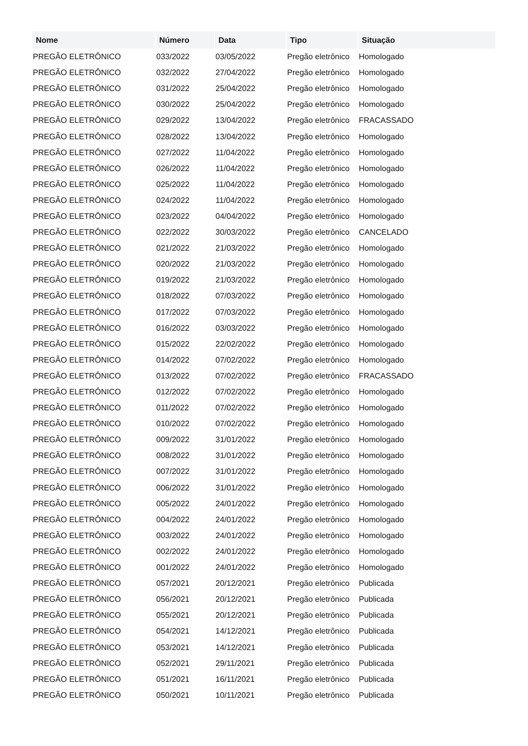| Nome | Número | Data | Tipo | Situação |
| --- | --- | --- | --- | --- |
| PREGÃO ELETRÔNICO | 033/2022 | 03/05/2022 | Pregão eletrônico | Homologado |
| PREGÃO ELETRÔNICO | 032/2022 | 27/04/2022 | Pregão eletrônico | Homologado |
| PREGÃO ELETRÔNICO | 031/2022 | 25/04/2022 | Pregão eletrônico | Homologado |
| PREGÃO ELETRÔNICO | 030/2022 | 25/04/2022 | Pregão eletrônico | Homologado |
| PREGÃO ELETRÔNICO | 029/2022 | 13/04/2022 | Pregão eletrônico | FRACASSADO |
| PREGÃO ELETRÔNICO | 028/2022 | 13/04/2022 | Pregão eletrônico | Homologado |
| PREGÃO ELETRÔNICO | 027/2022 | 11/04/2022 | Pregão eletrônico | Homologado |
| PREGÃO ELETRÔNICO | 026/2022 | 11/04/2022 | Pregão eletrônico | Homologado |
| PREGÃO ELETRÔNICO | 025/2022 | 11/04/2022 | Pregão eletrônico | Homologado |
| PREGÃO ELETRÔNICO | 024/2022 | 11/04/2022 | Pregão eletrônico | Homologado |
| PREGÃO ELETRÔNICO | 023/2022 | 04/04/2022 | Pregão eletrônico | Homologado |
| PREGÃO ELETRÔNICO | 022/2022 | 30/03/2022 | Pregão eletrônico | CANCELADO |
| PREGÃO ELETRÔNICO | 021/2022 | 21/03/2022 | Pregão eletrônico | Homologado |
| PREGÃO ELETRÔNICO | 020/2022 | 21/03/2022 | Pregão eletrônico | Homologado |
| PREGÃO ELETRÔNICO | 019/2022 | 21/03/2022 | Pregão eletrônico | Homologado |
| PREGÃO ELETRÔNICO | 018/2022 | 07/03/2022 | Pregão eletrônico | Homologado |
| PREGÃO ELETRÔNICO | 017/2022 | 07/03/2022 | Pregão eletrônico | Homologado |
| PREGÃO ELETRÔNICO | 016/2022 | 03/03/2022 | Pregão eletrônico | Homologado |
| PREGÃO ELETRÔNICO | 015/2022 | 22/02/2022 | Pregão eletrônico | Homologado |
| PREGÃO ELETRÔNICO | 014/2022 | 07/02/2022 | Pregão eletrônico | Homologado |
| PREGÃO ELETRÔNICO | 013/2022 | 07/02/2022 | Pregão eletrônico | FRACASSADO |
| PREGÃO ELETRÔNICO | 012/2022 | 07/02/2022 | Pregão eletrônico | Homologado |
| PREGÃO ELETRÔNICO | 011/2022 | 07/02/2022 | Pregão eletrônico | Homologado |
| PREGÃO ELETRÔNICO | 010/2022 | 07/02/2022 | Pregão eletrônico | Homologado |
| PREGÃO ELETRÔNICO | 009/2022 | 31/01/2022 | Pregão eletrônico | Homologado |
| PREGÃO ELETRÔNICO | 008/2022 | 31/01/2022 | Pregão eletrônico | Homologado |
| PREGÃO ELETRÔNICO | 007/2022 | 31/01/2022 | Pregão eletrônico | Homologado |
| PREGÃO ELETRÔNICO | 006/2022 | 31/01/2022 | Pregão eletrônico | Homologado |
| PREGÃO ELETRÔNICO | 005/2022 | 24/01/2022 | Pregão eletrônico | Homologado |
| PREGÃO ELETRÔNICO | 004/2022 | 24/01/2022 | Pregão eletrônico | Homologado |
| PREGÃO ELETRÔNICO | 003/2022 | 24/01/2022 | Pregão eletrônico | Homologado |
| PREGÃO ELETRÔNICO | 002/2022 | 24/01/2022 | Pregão eletrônico | Homologado |
| PREGÃO ELETRÔNICO | 001/2022 | 24/01/2022 | Pregão eletrônico | Homologado |
| PREGÃO ELETRÔNICO | 057/2021 | 20/12/2021 | Pregão eletrônico | Publicada |
| PREGÃO ELETRÔNICO | 056/2021 | 20/12/2021 | Pregão eletrônico | Publicada |
| PREGÃO ELETRÔNICO | 055/2021 | 20/12/2021 | Pregão eletrônico | Publicada |
| PREGÃO ELETRÔNICO | 054/2021 | 14/12/2021 | Pregão eletrônico | Publicada |
| PREGÃO ELETRÔNICO | 053/2021 | 14/12/2021 | Pregão eletrônico | Publicada |
| PREGÃO ELETRÔNICO | 052/2021 | 29/11/2021 | Pregão eletrônico | Publicada |
| PREGÃO ELETRÔNICO | 051/2021 | 16/11/2021 | Pregão eletrônico | Publicada |
| PREGÃO ELETRÔNICO | 050/2021 | 10/11/2021 | Pregão eletrônico | Publicada |